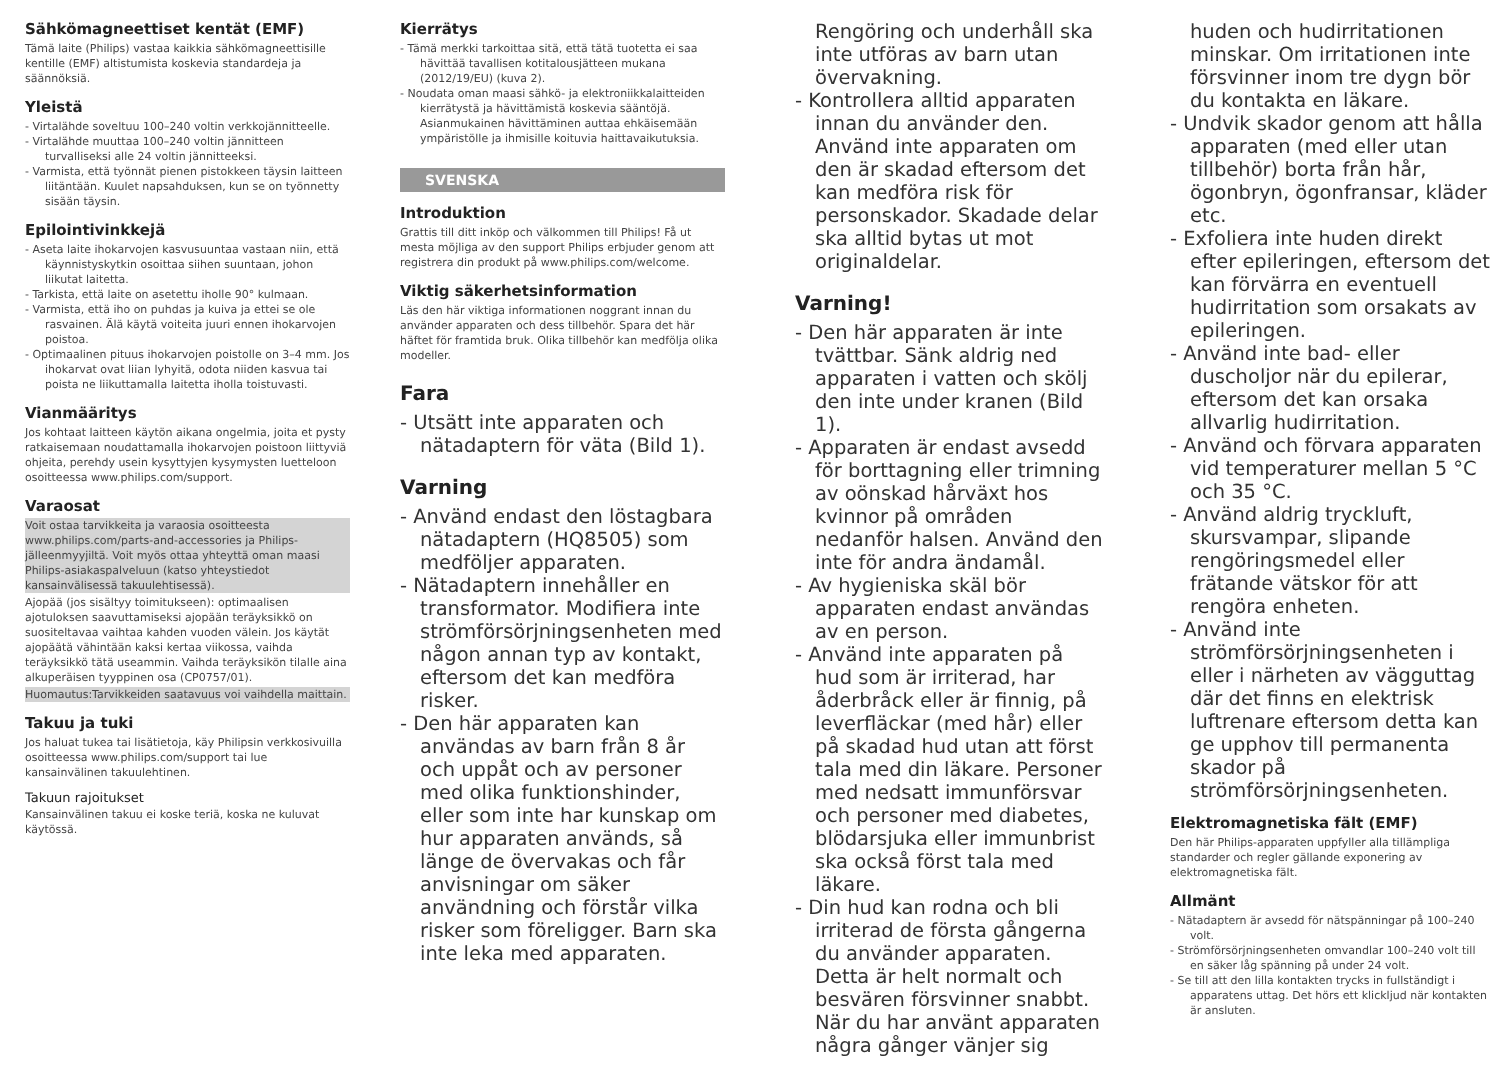Sähkömagneettiset kentät (EMF)
Tämä laite (Philips) vastaa kaikkia sähkömagneettisille kentille (EMF) altistumista koskevia standardeja ja säännöksiä.
Yleistä
- Virtalähde soveltuu 100–240 voltin verkkojännitteelle.
- Virtalähde muuttaa 100–240 voltin jännitteen turvalliseksi alle 24 voltin jännitteeksi.
- Varmista, että työnnät pienen pistokkeen täysin laitteen liitäntään. Kuulet napsahduksen, kun se on työnnetty sisään täysin.
Epilointivinkkejä
- Aseta laite ihokarvojen kasvusuuntaa vastaan niin, että käynnistyskytkin osoittaa siihen suuntaan, johon liikutat laitetta.
- Tarkista, että laite on asetettu iholle 90° kulmaan.
- Varmista, että iho on puhdas ja kuiva ja ettei se ole rasvainen. Älä käytä voiteita juuri ennen ihokarvojen poistoa.
- Optimaalinen pituus ihokarvojen poistolle on 3–4 mm. Jos ihokarvat ovat liian lyhyitä, odota niiden kasvua tai poista ne liikuttamalla laitetta iholla toistuvasti.
Vianmääritys
Jos kohtaat laitteen käytön aikana ongelmia, joita et pysty ratkaisemaan noudattamalla ihokarvojen poistoon liittyviä ohjeita, perehdy usein kysyttyjen kysymysten luetteloon osoitteessa www.philips.com/support.
Varaosat
Voit ostaa tarvikkeita ja varaosia osoitteesta www.philips.com/parts-and-accessories ja Philips-jälleenmyyjiltä. Voit myös ottaa yhteyttä oman maasi Philips-asiakaspalveluun (katso yhteystiedot kansainvälisessä takuulehtisessä).
Ajopää (jos sisältyy toimitukseen): optimaalisen ajotuloksen saavuttamiseksi ajopään teräyksikkö on suositeltavaa vaihtaa kahden vuoden välein. Jos käytät ajopäätä vähintään kaksi kertaa viikossa, vaihda teräyksikkö tätä useammin. Vaihda teräyksikön tilalle aina alkuperäisen tyyppinen osa (CP0757/01).
Huomautus:Tarvikkeiden saatavuus voi vaihdella maittain.
Takuu ja tuki
Jos haluat tukea tai lisätietoja, käy Philipsin verkkosivuilla osoitteessa www.philips.com/support tai lue kansainvälinen takuulehtinen.
Takuun rajoitukset
Kansainvälinen takuu ei koske teriä, koska ne kuluvat käytössä.
Kierrätys
- Tämä merkki tarkoittaa sitä, että tätä tuotetta ei saa hävittää tavallisen kotitalousjätteen mukana (2012/19/EU) (kuva 2).
- Noudata oman maasi sähkö- ja elektroniikkalaitteiden kierrätystä ja hävittämistä koskevia sääntöjä. Asianmukainen hävittäminen auttaa ehkäisemään ympäristölle ja ihmisille koituvia haittavaikutuksia.
SVENSKA
Introduktion
Grattis till ditt inköp och välkommen till Philips! Få ut mesta möjliga av den support Philips erbjuder genom att registrera din produkt på www.philips.com/welcome.
Viktig säkerhetsinformation
Läs den här viktiga informationen noggrant innan du använder apparaten och dess tillbehör. Spara det här häftet för framtida bruk. Olika tillbehör kan medfölja olika modeller.
Fara
- Utsätt inte apparaten och nätadaptern för väta (Bild 1).
Varning
- Använd endast den löstagbara nätadaptern (HQ8505) som medföljer apparaten.
- Nätadaptern innehåller en transformator. Modifiera inte strömförsörjningsenheten med någon annan typ av kontakt, eftersom det kan medföra risker.
- Den här apparaten kan användas av barn från 8 år och uppåt och av personer med olika funktionshinder, eller som inte har kunskap om hur apparaten används, så länge de övervakas och får anvisningar om säker användning och förstår vilka risker som föreligger. Barn ska inte leka med apparaten.
Rengöring och underhåll ska inte utföras av barn utan övervakning.
- Kontrollera alltid apparaten innan du använder den. Använd inte apparaten om den är skadad eftersom det kan medföra risk för personskador. Skadade delar ska alltid bytas ut mot originaldelar.
Varning!
- Den här apparaten är inte tvättbar. Sänk aldrig ned apparaten i vatten och skölj den inte under kranen (Bild 1).
- Apparaten är endast avsedd för borttagning eller trimning av oönskad hårväxt hos kvinnor på områden nedanför halsen. Använd den inte för andra ändamål.
- Av hygieniska skäl bör apparaten endast användas av en person.
- Använd inte apparaten på hud som är irriterad, har åderbråck eller är finnig, på leverfläckar (med hår) eller på skadad hud utan att först tala med din läkare. Personer med nedsatt immunförsvar och personer med diabetes, blödarsjuka eller immunbrist ska också först tala med läkare.
- Din hud kan rodna och bli irriterad de första gångerna du använder apparaten. Detta är helt normalt och besvären försvinner snabbt. När du har använt apparaten några gånger vänjer sig
huden och hudirritationen minskar. Om irritationen inte försvinner inom tre dygn bör du kontakta en läkare.
- Undvik skador genom att hålla apparaten (med eller utan tillbehör) borta från hår, ögonbryn, ögonfransar, kläder etc.
- Exfoliera inte huden direkt efter epileringen, eftersom det kan förvärra en eventuell hudirritation som orsakats av epileringen.
- Använd inte bad- eller duscholjor när du epilerar, eftersom det kan orsaka allvarlig hudirritation.
- Använd och förvara apparaten vid temperaturer mellan 5 °C och 35 °C.
- Använd aldrig tryckluft, skursvampar, slipande rengöringsmedel eller frätande vätskor för att rengöra enheten.
- Använd inte strömförsörjningsenheten i eller i närheten av vägguttag där det finns en elektrisk luftrenare eftersom detta kan ge upphov till permanenta skador på strömförsörjningsenheten.
Elektromagnetiska fält (EMF)
Den här Philips-apparaten uppfyller alla tillämpliga standarder och regler gällande exponering av elektromagnetiska fält.
Allmänt
- Nätadaptern är avsedd för nätspänningar på 100–240 volt.
- Strömförsörjningsenheten omvandlar 100–240 volt till en säker låg spänning på under 24 volt.
- Se till att den lilla kontakten trycks in fullständigt i apparatens uttag. Det hörs ett klickljud när kontakten är ansluten.